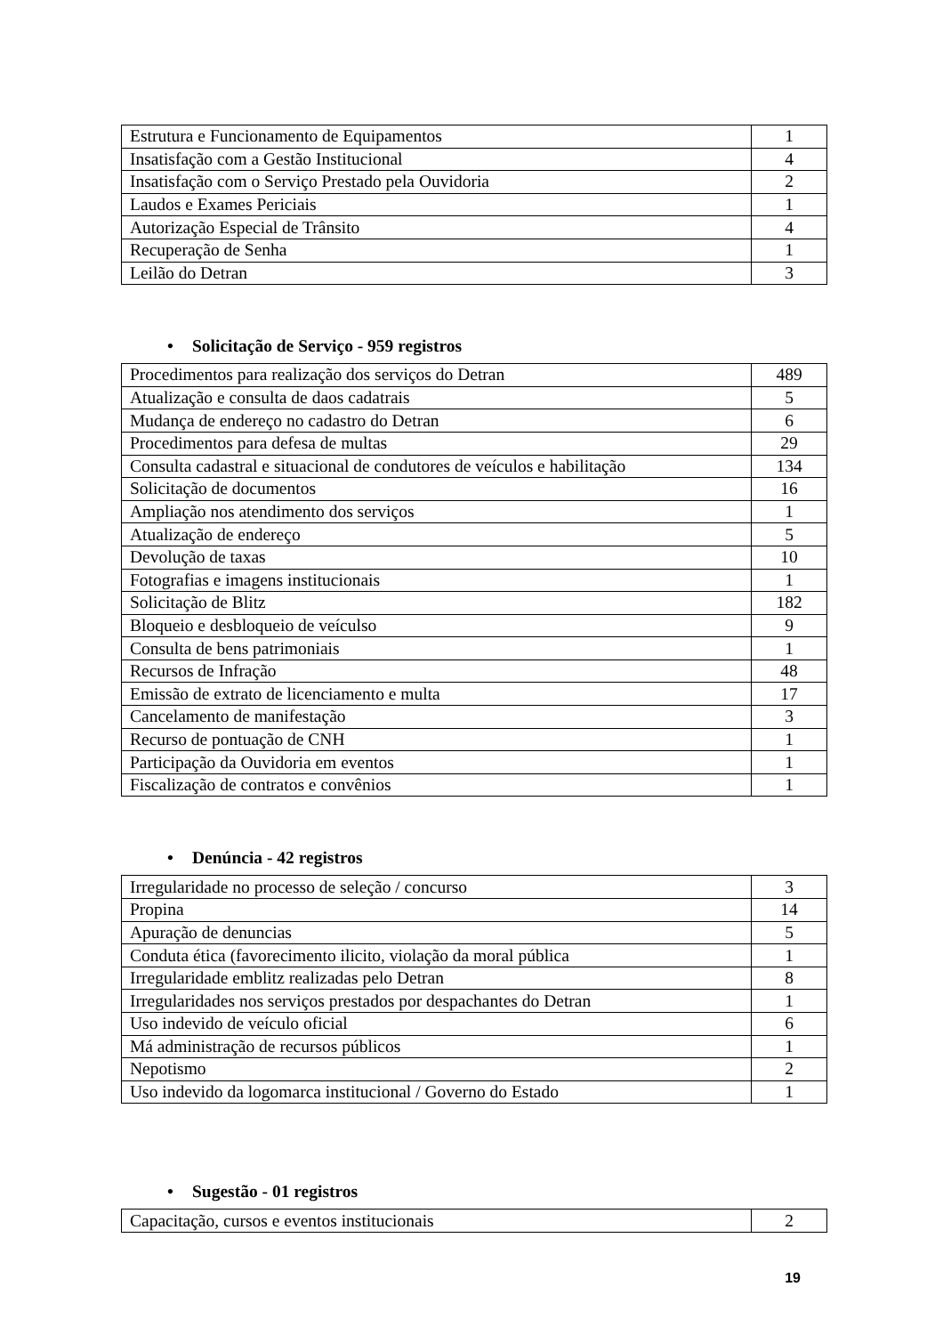| Estrutura e Funcionamento de Equipamentos | 1 |
| Insatisfação com a Gestão Institucional | 4 |
| Insatisfação com o Serviço Prestado pela Ouvidoria | 2 |
| Laudos e Exames Periciais | 1 |
| Autorização Especial de Trânsito | 4 |
| Recuperação de Senha | 1 |
| Leilão do Detran | 3 |
• Solicitação de Serviço - 959 registros
| Procedimentos para realização dos serviços do Detran | 489 |
| Atualização e consulta de daos cadatrais | 5 |
| Mudança de endereço no cadastro do Detran | 6 |
| Procedimentos para defesa de multas | 29 |
| Consulta cadastral e situacional de condutores de veículos e habilitação | 134 |
| Solicitação de documentos | 16 |
| Ampliação nos atendimento dos serviços | 1 |
| Atualização de endereço | 5 |
| Devolução de taxas | 10 |
| Fotografias e imagens institucionais | 1 |
| Solicitação de Blitz | 182 |
| Bloqueio e desbloqueio de veículso | 9 |
| Consulta de bens patrimoniais | 1 |
| Recursos de Infração | 48 |
| Emissão de extrato de licenciamento e multa | 17 |
| Cancelamento de manifestação | 3 |
| Recurso de pontuação de CNH | 1 |
| Participação da Ouvidoria em eventos | 1 |
| Fiscalização de contratos e convênios | 1 |
• Denúncia - 42 registros
| Irregularidade no processo de seleção / concurso | 3 |
| Propina | 14 |
| Apuração de denuncias | 5 |
| Conduta ética (favorecimento ilicito, violação da moral pública | 1 |
| Irregularidade emblitz realizadas pelo Detran | 8 |
| Irregularidades nos serviços prestados por despachantes do Detran | 1 |
| Uso indevido de veículo oficial | 6 |
| Má administração de recursos públicos | 1 |
| Nepotismo | 2 |
| Uso indevido da logomarca institucional / Governo do Estado | 1 |
• Sugestão - 01 registros
| Capacitação, cursos e eventos institucionais | 2 |
19